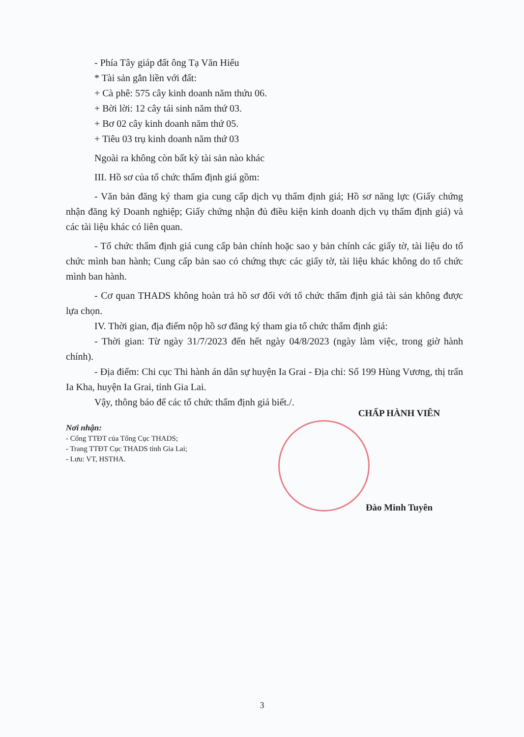- Phía Tây giáp đất ông Tạ Văn Hiếu
* Tài sản gắn liền với đất:
+ Cà phê: 575 cây kinh doanh năm thứu 06.
+ Bời lời: 12 cây tái sinh năm thứ 03.
+ Bơ 02 cây kinh doanh năm thứ 05.
+ Tiêu 03 trụ kinh doanh năm thứ 03
Ngoài ra không còn bất kỳ tài sản nào khác
III. Hồ sơ của tổ chức thẩm định giá gồm:
- Văn bản đăng ký tham gia cung cấp dịch vụ thẩm định giá; Hồ sơ năng lực (Giấy chứng nhận đăng ký Doanh nghiệp; Giấy chứng nhận đủ điều kiện kinh doanh dịch vụ thẩm định giá) và các tài liệu khác có liên quan.
- Tổ chức thẩm định giá cung cấp bản chính hoặc sao y bản chính các giấy tờ, tài liệu do tổ chức mình ban hành; Cung cấp bản sao có chứng thực các giấy tờ, tài liệu khác không do tổ chức mình ban hành.
- Cơ quan THADS không hoàn trả hồ sơ đối với tổ chức thẩm định giá tài sản không được lựa chọn.
IV. Thời gian, địa điểm nộp hồ sơ đăng ký tham gia tổ chức thẩm định giá:
- Thời gian: Từ ngày 31/7/2023 đến hết ngày 04/8/2023 (ngày làm việc, trong giờ hành chính).
- Địa điểm: Chi cục Thi hành án dân sự huyện Ia Grai - Địa chỉ: Số 199 Hùng Vương, thị trấn Ia Kha, huyện Ia Grai, tỉnh Gia Lai.
Vậy, thông báo để các tổ chức thẩm định giá biết./.
Nơi nhận:
- Cổng TTĐT của Tổng Cục THADS;
- Trang TTĐT Cục THADS tỉnh Gia Lai;
- Lưu: VT, HSTHA.
CHẤP HÀNH VIÊN
Đào Minh Tuyên
3